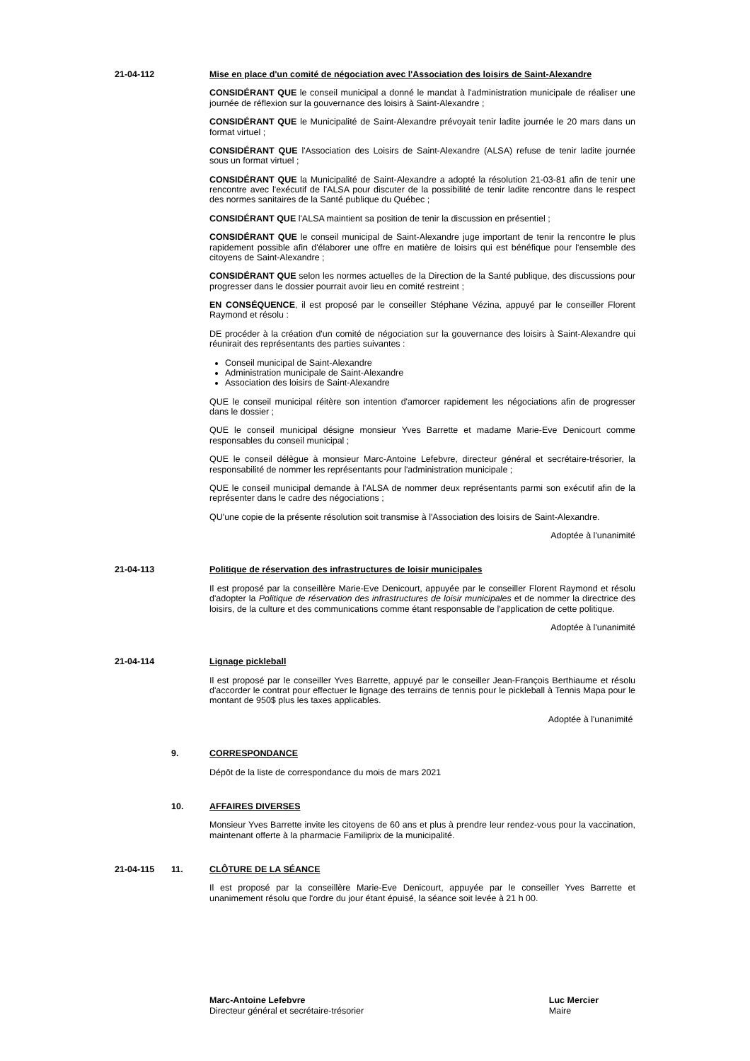21-04-112 Mise en place d'un comité de négociation avec l'Association des loisirs de Saint-Alexandre
CONSIDÉRANT QUE le conseil municipal a donné le mandat à l'administration municipale de réaliser une journée de réflexion sur la gouvernance des loisirs à Saint-Alexandre ;
CONSIDÉRANT QUE le Municipalité de Saint-Alexandre prévoyait tenir ladite journée le 20 mars dans un format virtuel ;
CONSIDÉRANT QUE l'Association des Loisirs de Saint-Alexandre (ALSA) refuse de tenir ladite journée sous un format virtuel ;
CONSIDÉRANT QUE la Municipalité de Saint-Alexandre a adopté la résolution 21-03-81 afin de tenir une rencontre avec l'exécutif de l'ALSA pour discuter de la possibilité de tenir ladite rencontre dans le respect des normes sanitaires de la Santé publique du Québec ;
CONSIDÉRANT QUE l'ALSA maintient sa position de tenir la discussion en présentiel ;
CONSIDÉRANT QUE le conseil municipal de Saint-Alexandre juge important de tenir la rencontre le plus rapidement possible afin d'élaborer une offre en matière de loisirs qui est bénéfique pour l'ensemble des citoyens de Saint-Alexandre ;
CONSIDÉRANT QUE selon les normes actuelles de la Direction de la Santé publique, des discussions pour progresser dans le dossier pourrait avoir lieu en comité restreint ;
EN CONSÉQUENCE, il est proposé par le conseiller Stéphane Vézina, appuyé par le conseiller Florent Raymond et résolu :
DE procéder à la création d'un comité de négociation sur la gouvernance des loisirs à Saint-Alexandre qui réunirait des représentants des parties suivantes :
Conseil municipal de Saint-Alexandre
Administration municipale de Saint-Alexandre
Association des loisirs de Saint-Alexandre
QUE le conseil municipal réitère son intention d'amorcer rapidement les négociations afin de progresser dans le dossier ;
QUE le conseil municipal désigne monsieur Yves Barrette et madame Marie-Eve Denicourt comme responsables du conseil municipal ;
QUE le conseil délègue à monsieur Marc-Antoine Lefebvre, directeur général et secrétaire-trésorier, la responsabilité de nommer les représentants pour l'administration municipale ;
QUE le conseil municipal demande à l'ALSA de nommer deux représentants parmi son exécutif afin de la représenter dans le cadre des négociations ;
QU'une copie de la présente résolution soit transmise à l'Association des loisirs de Saint-Alexandre.
Adoptée à l'unanimité
21-04-113 Politique de réservation des infrastructures de loisir municipales
Il est proposé par la conseillère Marie-Eve Denicourt, appuyée par le conseiller Florent Raymond et résolu d'adopter la Politique de réservation des infrastructures de loisir municipales et de nommer la directrice des loisirs, de la culture et des communications comme étant responsable de l'application de cette politique.
Adoptée à l'unanimité
21-04-114 Lignage pickleball
Il est proposé par le conseiller Yves Barrette, appuyé par le conseiller Jean-François Berthiaume et résolu d'accorder le contrat pour effectuer le lignage des terrains de tennis pour le pickleball à Tennis Mapa pour le montant de 950$ plus les taxes applicables.
Adoptée à l'unanimité
9. CORRESPONDANCE
Dépôt de la liste de correspondance du mois de mars 2021
10. AFFAIRES DIVERSES
Monsieur Yves Barrette invite les citoyens de 60 ans et plus à prendre leur rendez-vous pour la vaccination, maintenant offerte à la pharmacie Familiprix de la municipalité.
21-04-115 11. CLÔTURE DE LA SÉANCE
Il est proposé par la conseillère Marie-Eve Denicourt, appuyée par le conseiller Yves Barrette et unanimement résolu que l'ordre du jour étant épuisé, la séance soit levée à 21 h 00.
Marc-Antoine Lefebvre
Directeur général et secrétaire-trésorier
Luc Mercier
Maire